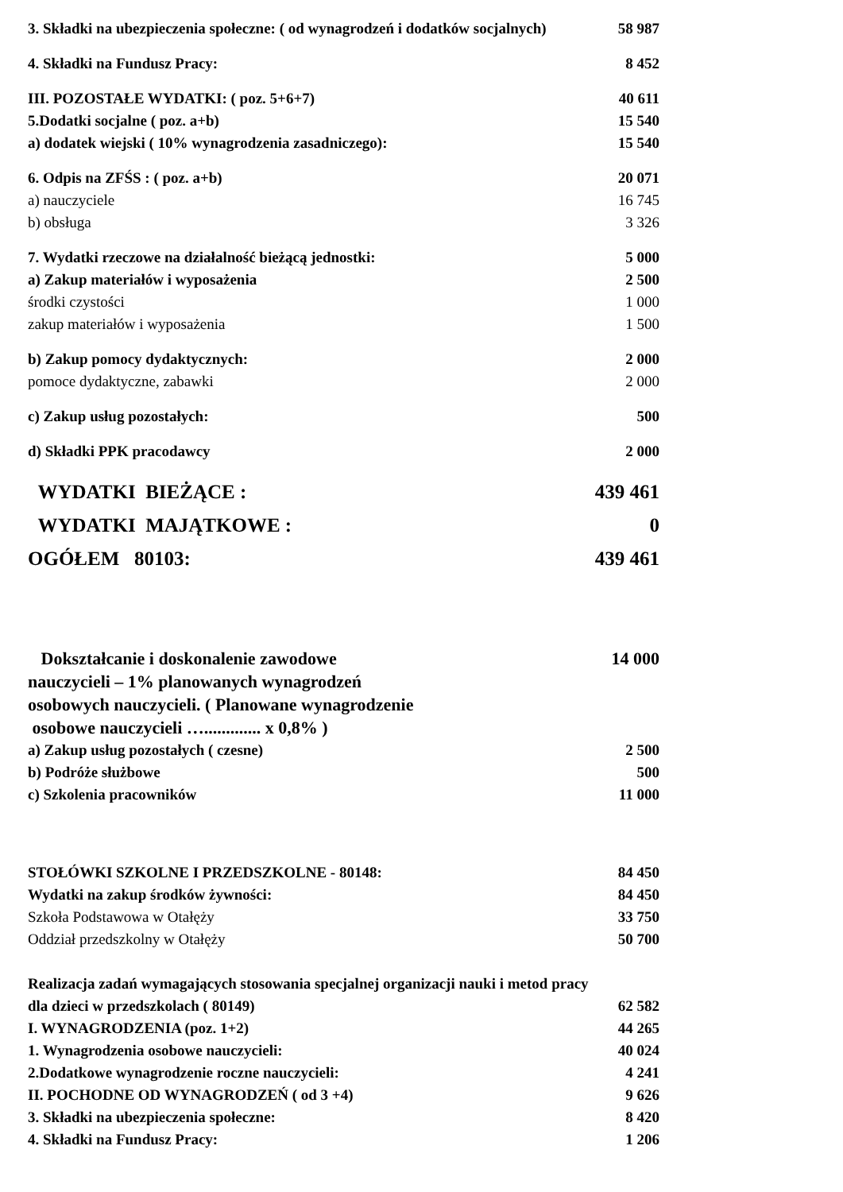| 3. Składki na ubezpieczenia społeczne: ( od wynagrodzeń i dodatków socjalnych) | 58 987 |
| 4. Składki na Fundusz Pracy: | 8 452 |
| III. POZOSTAŁE WYDATKI: ( poz. 5+6+7) | 40 611 |
| 5.Dodatki socjalne ( poz. a+b) | 15 540 |
| a) dodatek wiejski ( 10% wynagrodzenia zasadniczego): | 15 540 |
| 6. Odpis na ZFŚS : ( poz. a+b) | 20 071 |
| a) nauczyciele | 16 745 |
| b) obsługa | 3 326 |
| 7. Wydatki rzeczowe na działalność bieżącą jednostki: | 5 000 |
| a) Zakup materiałów i wyposażenia | 2 500 |
| środki czystości | 1 000 |
| zakup materiałów i wyposażenia | 1 500 |
| b) Zakup pomocy dydaktycznych: | 2 000 |
| pomoce dydaktyczne, zabawki | 2 000 |
| c) Zakup usług pozostałych: | 500 |
| d) Składki PPK pracodawcy | 2 000 |
| WYDATKI BIEŻĄCE : | 439 461 |
| WYDATKI MAJĄTKOWE : | 0 |
| OGÓŁEM 80103: | 439 461 |
| Dokształcanie i doskonalenie zawodowe nauczycieli – 1% planowanych wynagrodzeń osobowych nauczycieli. ( Planowane wynagrodzenie osobowe nauczycieli …............. x 0,8% ) | 14 000 |
| a) Zakup usług pozostałych ( czesne) | 2 500 |
| b) Podróże służbowe | 500 |
| c) Szkolenia pracowników | 11 000 |
| STOŁÓWKI SZKOLNE I PRZEDSZKOLNE - 80148: | 84 450 |
| Wydatki na zakup środków żywności: | 84 450 |
| Szkoła Podstawowa w Otałęży | 33 750 |
| Oddział przedszkolny w Otałęży | 50 700 |
| Realizacja zadań wymagających stosowania specjalnej organizacji nauki i metod pracy dla dzieci w przedszkolach ( 80149) | 62 582 |
| I. WYNAGRODZENIA (poz. 1+2) | 44 265 |
| 1. Wynagrodzenia osobowe nauczycieli: | 40 024 |
| 2.Dodatkowe wynagrodzenie roczne nauczycieli: | 4 241 |
| II. POCHODNE OD WYNAGRODZEŃ ( od 3 +4) | 9 626 |
| 3. Składki na ubezpieczenia społeczne: | 8 420 |
| 4. Składki na Fundusz Pracy: | 1 206 |